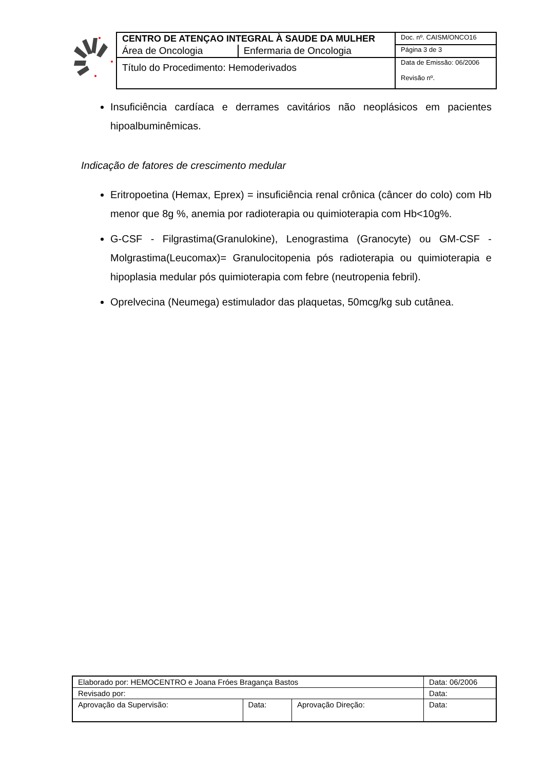| CENTRO DE ATENÇAO INTEGRAL À SAUDE DA MULHER | | Doc. nº. CAISM/ONCO16 |
| Área de Oncologia | Enfermaria de Oncologia | Página 3 de 3 |
| Título do Procedimento: Hemoderivados | | Data de Emissão: 06/2006 Revisão nº. |
Insuficiência cardíaca e derrames cavitários não neoplásicos em pacientes hipoalbuminêmicas.
Indicação de fatores de crescimento medular
Eritropoetina (Hemax, Eprex) = insuficiência renal crônica (câncer do colo) com Hb menor que 8g %, anemia por radioterapia ou quimioterapia com Hb<10g%.
G-CSF - Filgrastima(Granulokine), Lenograstima (Granocyte) ou GM-CSF - Molgrastima(Leucomax)= Granulocitopenia pós radioterapia ou quimioterapia e hipoplasia medular pós quimioterapia com febre (neutropenia febril).
Oprelvecina (Neumega) estimulador das plaquetas, 50mcg/kg sub cutânea.
| Elaborado por: HEMOCENTRO e Joana Fróes Bragança Bastos | | | Data: 06/2006 |
| Revisado por: | | | Data: |
| Aprovação da Supervisão: | Data: | Aprovação Direção: | Data: |